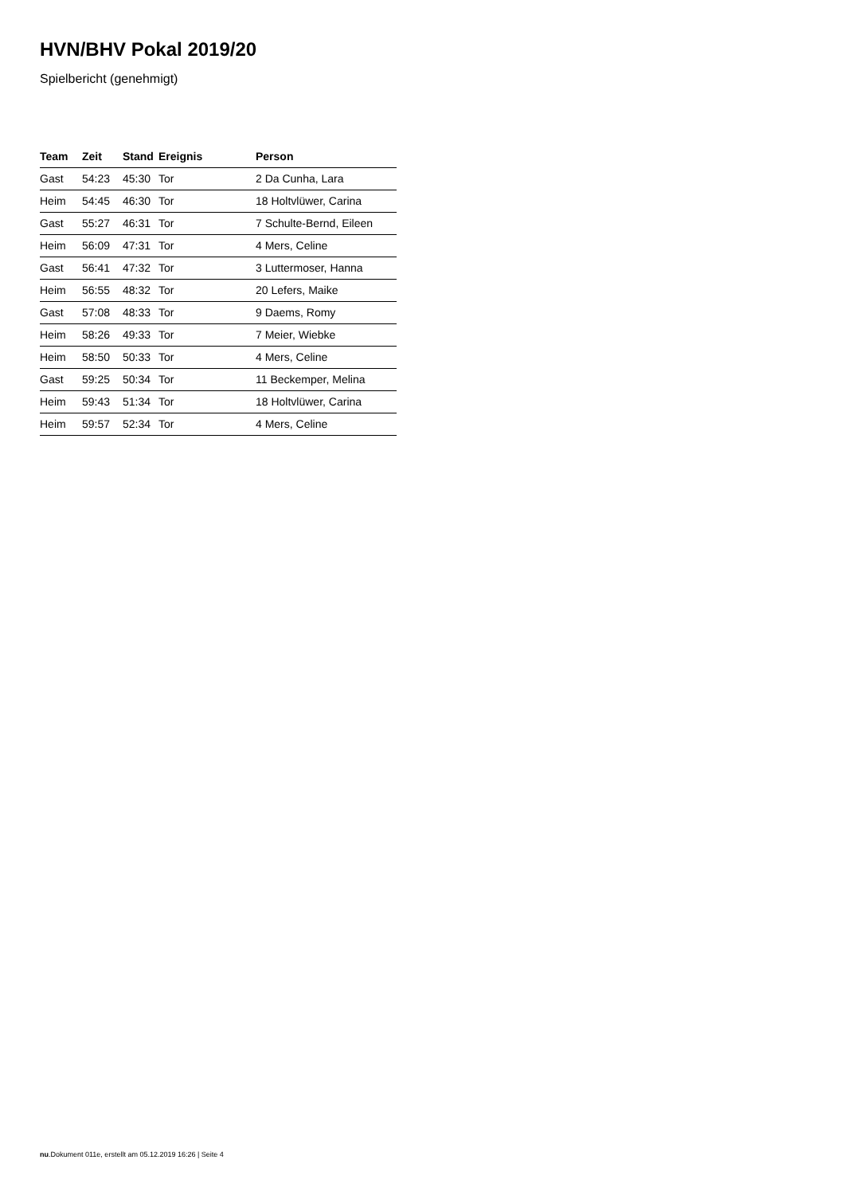HVN/BHV Pokal 2019/20
Spielbericht (genehmigt)
| Team | Zeit | Stand | Ereignis | Person |
| --- | --- | --- | --- | --- |
| Gast | 54:23 | 45:30 | Tor | 2 Da Cunha, Lara |
| Heim | 54:45 | 46:30 | Tor | 18 Holtvlüwer, Carina |
| Gast | 55:27 | 46:31 | Tor | 7 Schulte-Bernd, Eileen |
| Heim | 56:09 | 47:31 | Tor | 4 Mers, Celine |
| Gast | 56:41 | 47:32 | Tor | 3 Luttermoser, Hanna |
| Heim | 56:55 | 48:32 | Tor | 20 Lefers, Maike |
| Gast | 57:08 | 48:33 | Tor | 9 Daems, Romy |
| Heim | 58:26 | 49:33 | Tor | 7 Meier, Wiebke |
| Heim | 58:50 | 50:33 | Tor | 4 Mers, Celine |
| Gast | 59:25 | 50:34 | Tor | 11 Beckemper, Melina |
| Heim | 59:43 | 51:34 | Tor | 18 Holtvlüwer, Carina |
| Heim | 59:57 | 52:34 | Tor | 4 Mers, Celine |
nu.Dokument 011e, erstellt am 05.12.2019 16:26 | Seite 4